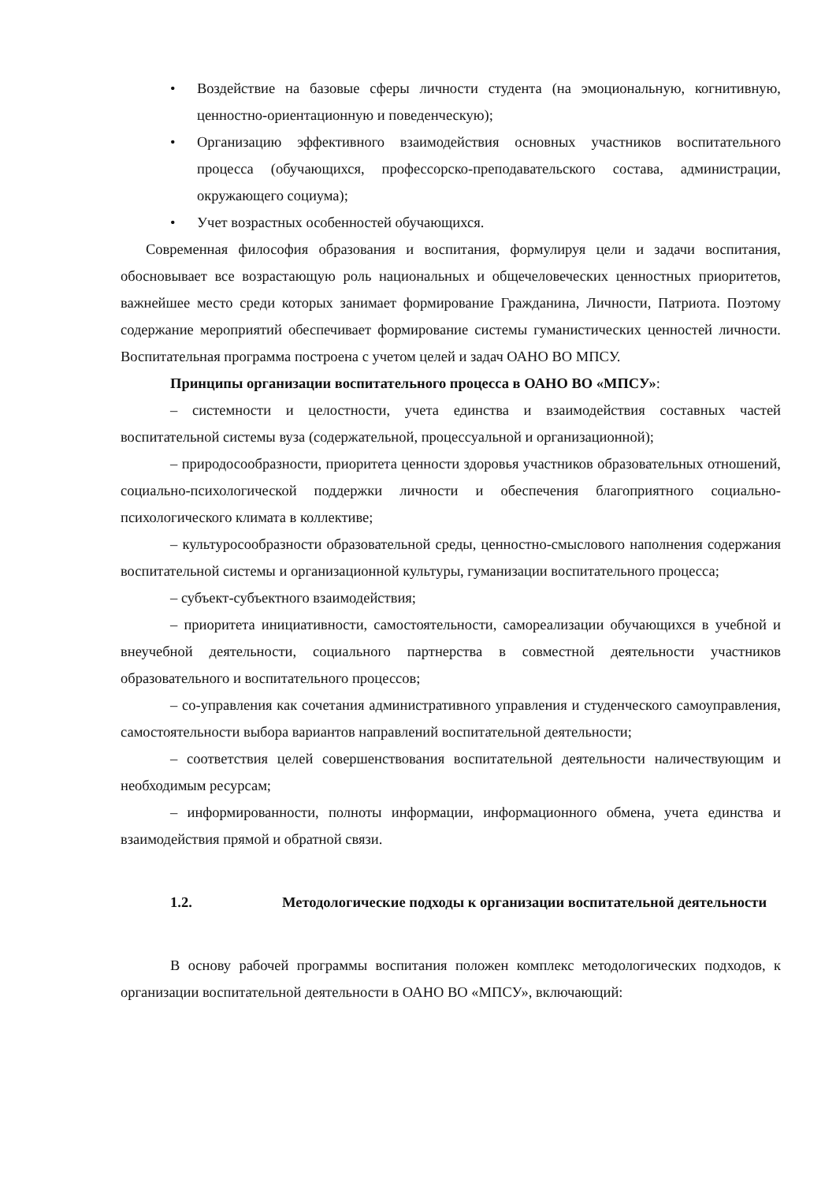• Воздействие на базовые сферы личности студента (на эмоциональную, когнитивную, ценностно-ориентационную и поведенческую);
• Организацию эффективного взаимодействия основных участников воспитательного процесса (обучающихся, профессорско-преподавательского состава, администрации, окружающего социума);
• Учет возрастных особенностей обучающихся.
Современная философия образования и воспитания, формулируя цели и задачи воспитания, обосновывает все возрастающую роль национальных и общечеловеческих ценностных приоритетов, важнейшее место среди которых занимает формирование Гражданина, Личности, Патриота. Поэтому содержание мероприятий обеспечивает формирование системы гуманистических ценностей личности. Воспитательная программа построена с учетом целей и задач ОАНО ВО МПСУ.
Принципы организации воспитательного процесса в ОАНО ВО «МПСУ»:
– системности и целостности, учета единства и взаимодействия составных частей воспитательной системы вуза (содержательной, процессуальной и организационной);
– природосообразности, приоритета ценности здоровья участников образовательных отношений, социально-психологической поддержки личности и обеспечения благоприятного социально-психологического климата в коллективе;
– культуросообразности образовательной среды, ценностно-смыслового наполнения содержания воспитательной системы и организационной культуры, гуманизации воспитательного процесса;
– субъект-субъектного взаимодействия;
– приоритета инициативности, самостоятельности, самореализации обучающихся в учебной и внеучебной деятельности, социального партнерства в совместной деятельности участников образовательного и воспитательного процессов;
– со-управления как сочетания административного управления и студенческого самоуправления, самостоятельности выбора вариантов направлений воспитательной деятельности;
– соответствия целей совершенствования воспитательной деятельности наличествующим и необходимым ресурсам;
– информированности, полноты информации, информационного обмена, учета единства и взаимодействия прямой и обратной связи.
1.2. Методологические подходы к организации воспитательной деятельности
В основу рабочей программы воспитания положен комплекс методологических подходов, к организации воспитательной деятельности в ОАНО ВО «МПСУ», включающий: